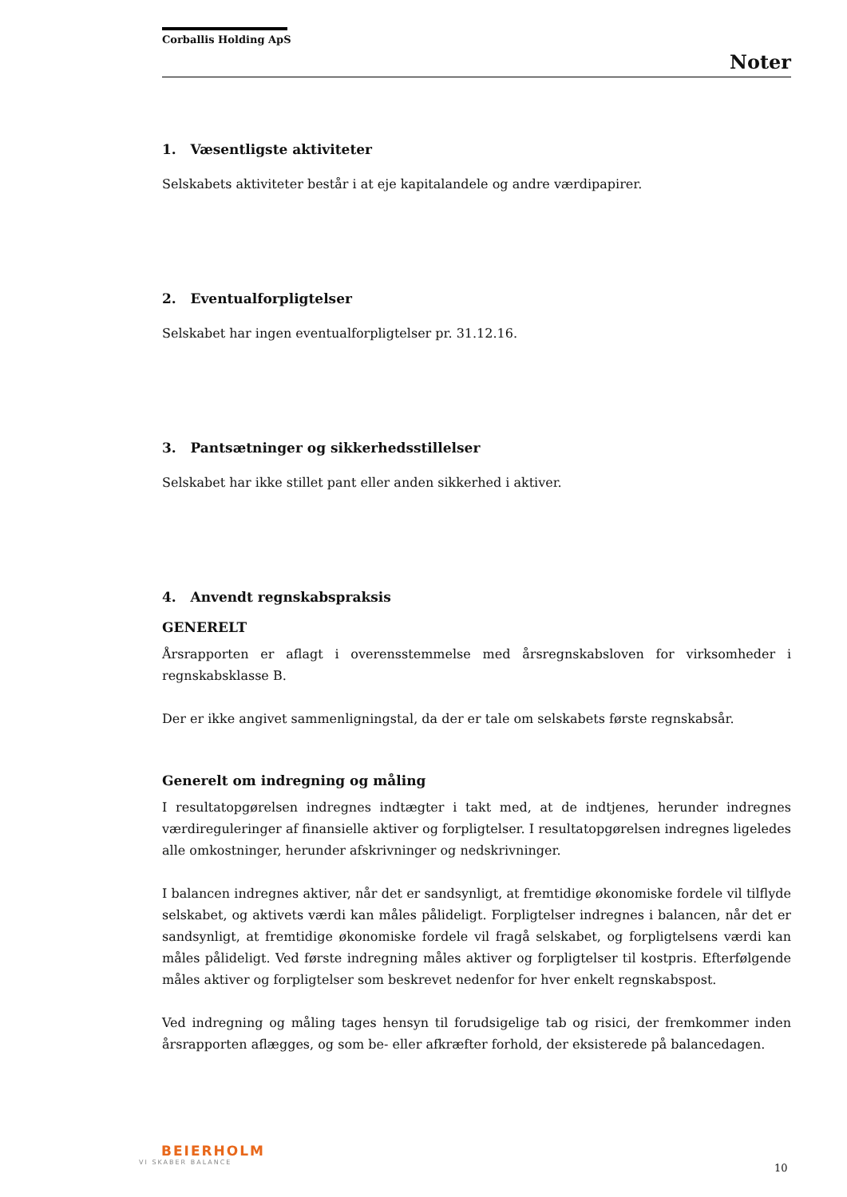Corballis Holding ApS
Noter
1. Væsentligste aktiviteter
Selskabets aktiviteter består i at eje kapitalandele og andre værdipapirer.
2. Eventualforpligtelser
Selskabet har ingen eventualforpligtelser pr. 31.12.16.
3. Pantsætninger og sikkerhedsstillelser
Selskabet har ikke stillet pant eller anden sikkerhed i aktiver.
4. Anvendt regnskabspraksis
GENERELT
Årsrapporten er aflagt i overensstemmelse med årsregnskabsloven for virksomheder i regnskabsklasse B.
Der er ikke angivet sammenligningstal, da der er tale om selskabets første regnskabsår.
Generelt om indregning og måling
I resultatopgørelsen indregnes indtægter i takt med, at de indtjenes, herunder indregnes værdireguleringer af finansielle aktiver og forpligtelser. I resultatopgørelsen indregnes ligeledes alle omkostninger, herunder afskrivninger og nedskrivninger.
I balancen indregnes aktiver, når det er sandsynligt, at fremtidige økonomiske fordele vil tilflyde selskabet, og aktivets værdi kan måles pålideligt. Forpligtelser indregnes i balancen, når det er sandsynligt, at fremtidige økonomiske fordele vil fragå selskabet, og forpligtelsens værdi kan måles pålideligt. Ved første indregning måles aktiver og forpligtelser til kostpris. Efterfølgende måles aktiver og forpligtelser som beskrevet nedenfor for hver enkelt regnskabspost.
Ved indregning og måling tages hensyn til forudsigelige tab og risici, der fremkommer inden årsrapporten aflægges, og som be- eller afkræfter forhold, der eksisterede på balancedagen.
BEIERHOLM
VI SKABER BALANCE
10